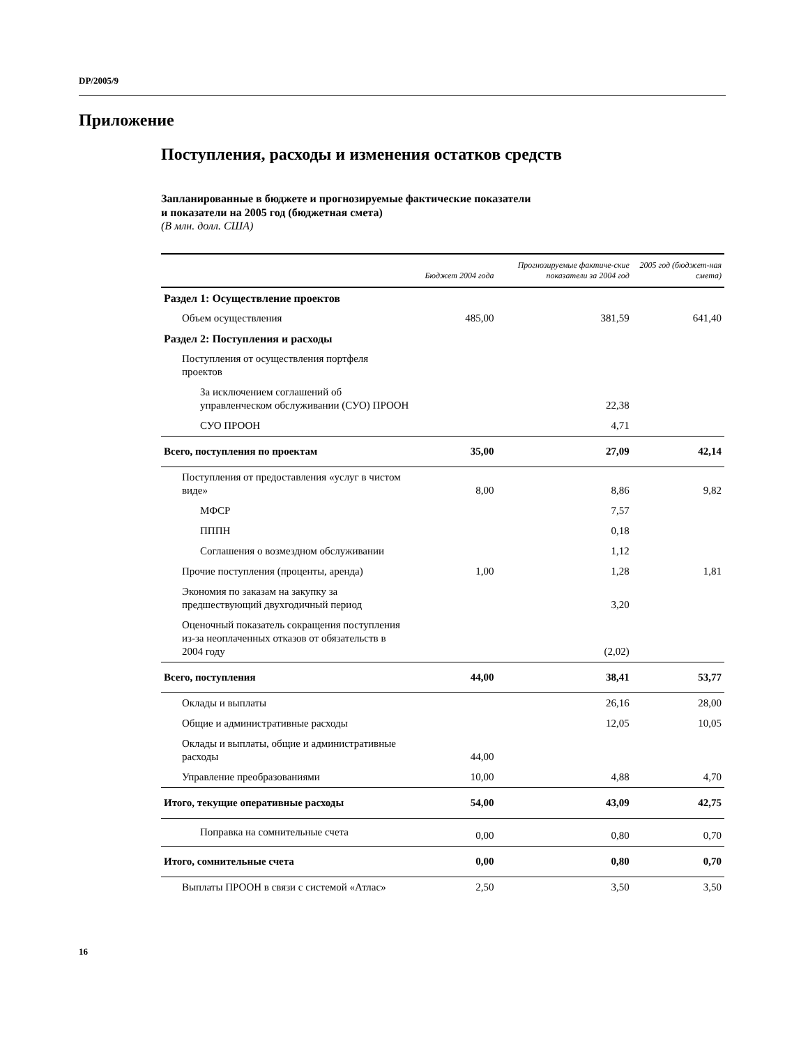DP/2005/9
Приложение
Поступления, расходы и изменения остатков средств
Запланированные в бюджете и прогнозируемые фактические показатели
и показатели на 2005 год (бюджетная смета)
(В млн. долл. США)
| | Бюджет 2004 года | Прогнозируемые фактиче-ские показатели за 2004 год | 2005 год (бюджет-ная смета) |
| --- | --- | --- | --- |
| Раздел 1: Осуществление проектов | | | |
| Объем осуществления | 485,00 | 381,59 | 641,40 |
| Раздел 2: Поступления и расходы | | | |
| Поступления от осуществления портфеля проектов | | | |
| За исключением соглашений об управленческом обслуживании (СУО) ПРООН | | 22,38 | |
| СУО ПРООН | | 4,71 | |
| Всего, поступления по проектам | 35,00 | 27,09 | 42,14 |
| Поступления от предоставления «услуг в чистом виде» | 8,00 | 8,86 | 9,82 |
| МФСР | | 7,57 | |
| ПППН | | 0,18 | |
| Соглашения о возмездном обслуживании | | 1,12 | |
| Прочие поступления (проценты, аренда) | 1,00 | 1,28 | 1,81 |
| Экономия по заказам на закупку за предшествующий двухгодичный период | | 3,20 | |
| Оценочный показатель сокращения поступления из-за неоплаченных отказов от обязательств в 2004 году | | (2,02) | |
| Всего, поступления | 44,00 | 38,41 | 53,77 |
| Оклады и выплаты | | 26,16 | 28,00 |
| Общие и административные расходы | | 12,05 | 10,05 |
| Оклады и выплаты, общие и административные расходы | 44,00 | | |
| Управление преобразованиями | 10,00 | 4,88 | 4,70 |
| Итого, текущие оперативные расходы | 54,00 | 43,09 | 42,75 |
| Поправка на сомнительные счета | 0,00 | 0,80 | 0,70 |
| Итого, сомнительные счета | 0,00 | 0,80 | 0,70 |
| Выплаты ПРООН в связи с системой «Атлас» | 2,50 | 3,50 | 3,50 |
16